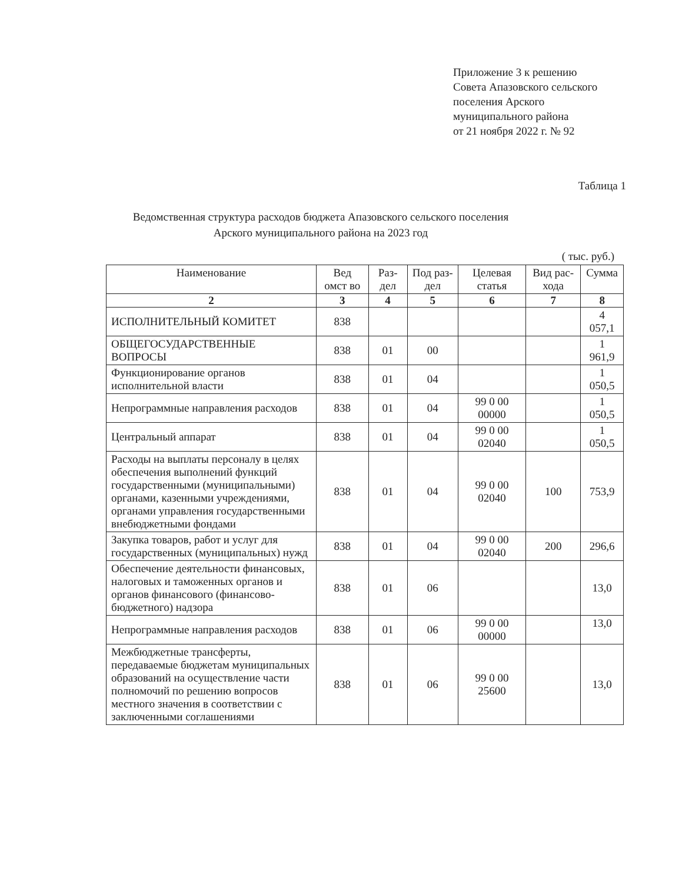Приложение 3 к решению
Совета Апазовского сельского
поселения Арского
муниципального района
от 21 ноября 2022 г. № 92
Таблица 1
Ведомственная структура расходов бюджета Апазовского сельского поселения
Арского муниципального района на 2023 год
( тыс. руб.)
| Наименование | Вед омст во | Раз-дел | Под раз-дел | Целевая статья | Вид рас-хода | Сумма |
| --- | --- | --- | --- | --- | --- | --- |
| 2 | 3 | 4 | 5 | 6 | 7 | 8 |
| ИСПОЛНИТЕЛЬНЫЙ КОМИТЕТ | 838 | | | | | 4 057,1 |
| ОБЩЕГОСУДАРСТВЕННЫЕ ВОПРОСЫ | 838 | 01 | 00 | | | 1 961,9 |
| Функционирование органов исполнительной власти | 838 | 01 | 04 | | | 1 050,5 |
| Непрограммные направления расходов | 838 | 01 | 04 | 99 0 00 00000 | | 1 050,5 |
| Центральный аппарат | 838 | 01 | 04 | 99 0 00 02040 | | 1 050,5 |
| Расходы на выплаты персоналу в целях обеспечения выполнений функций государственными (муниципальными) органами, казенными учреждениями, органами управления государственными внебюджетными фондами | 838 | 01 | 04 | 99 0 00 02040 | 100 | 753,9 |
| Закупка товаров, работ и услуг для государственных (муниципальных) нужд | 838 | 01 | 04 | 99 0 00 02040 | 200 | 296,6 |
| Обеспечение деятельности финансовых, налоговых и таможенных органов и органов финансового (финансово-бюджетного) надзора | 838 | 01 | 06 | | | 13,0 |
| Непрограммные направления расходов | 838 | 01 | 06 | 99 0 00 00000 | | 13,0 |
| Межбюджетные трансферты, передаваемые бюджетам муниципальных образований на осуществление части полномочий по решению вопросов местного значения в соответствии с заключенными соглашениями | 838 | 01 | 06 | 99 0 00 25600 | | 13,0 |